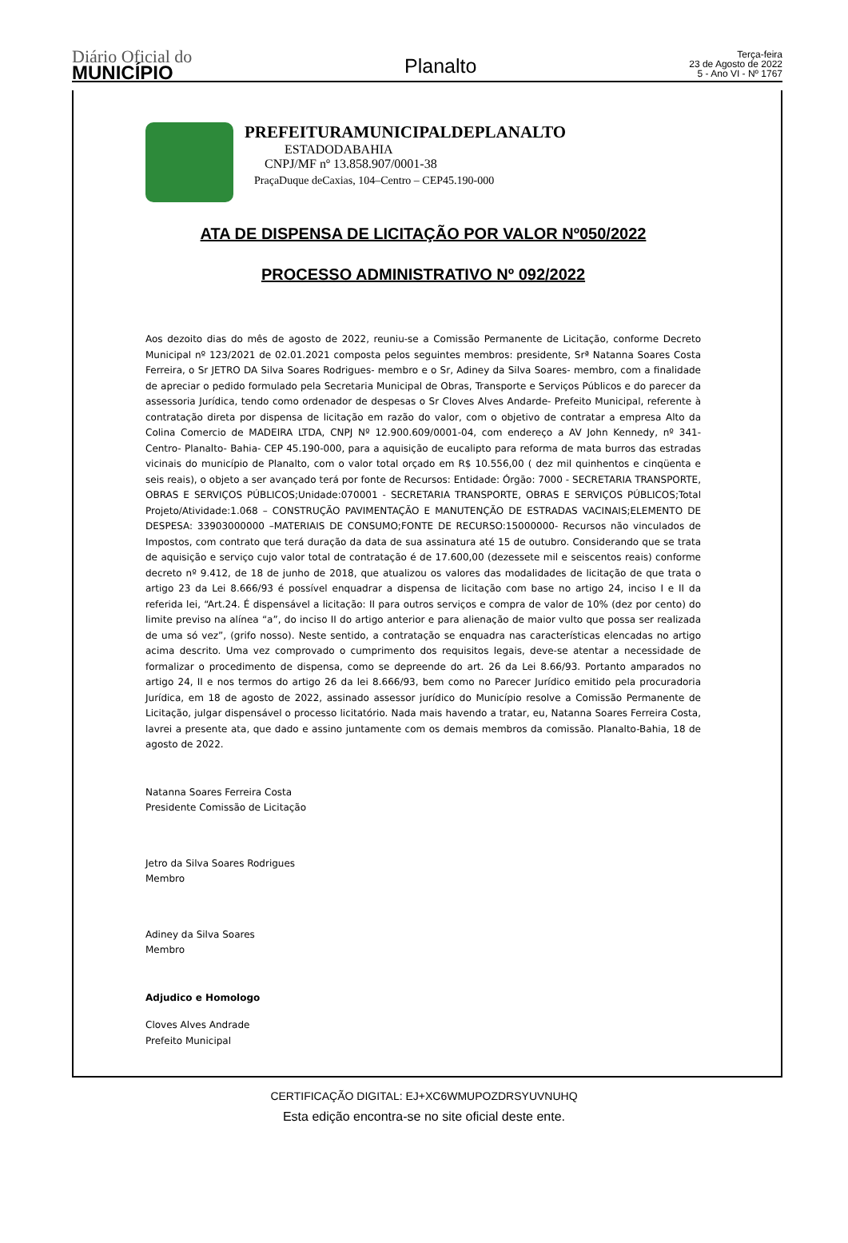Diário Oficial do
MUNICÍPIO
Planalto
Terça-feira
23 de Agosto de 2022
5 - Ano VI - Nº 1767
PREFEITURAMUNICIPALDEPLANALTO
ESTADODABAHIA
CNPJ/MF nº 13.858.907/0001-38
PraçaDuque deCaxias, 104–Centro – CEP45.190-000
ATA DE DISPENSA DE LICITAÇÃO POR VALOR Nº050/2022
PROCESSO ADMINISTRATIVO Nº 092/2022
Aos dezoito dias do mês de agosto de 2022, reuniu-se a Comissão Permanente de Licitação, conforme Decreto Municipal nº 123/2021 de 02.01.2021 composta pelos seguintes membros: presidente, Srª Natanna Soares Costa Ferreira, o Sr JETRO DA Silva Soares Rodrigues- membro e o Sr, Adiney da Silva Soares- membro, com a finalidade de apreciar o pedido formulado pela Secretaria Municipal de Obras, Transporte e Serviços Públicos e do parecer da assessoria Jurídica, tendo como ordenador de despesas o Sr Cloves Alves Andarde- Prefeito Municipal, referente à contratação direta por dispensa de licitação em razão do valor, com o objetivo de contratar a empresa Alto da Colina Comercio de MADEIRA LTDA, CNPJ Nº 12.900.609/0001-04, com endereço a AV John Kennedy, nº 341- Centro- Planalto- Bahia- CEP 45.190-000, para a aquisição de eucalipto para reforma de mata burros das estradas vicinais do município de Planalto, com o valor total orçado em R$ 10.556,00 ( dez mil quinhentos e cinqüenta e seis reais), o objeto a ser avançado terá por fonte de Recursos: Entidade: Órgão: 7000 - SECRETARIA TRANSPORTE, OBRAS E SERVIÇOS PÚBLICOS;Unidade:070001 - SECRETARIA TRANSPORTE, OBRAS E SERVIÇOS PÚBLICOS;Total Projeto/Atividade:1.068 – CONSTRUÇÃO PAVIMENTAÇÃO E MANUTENÇÃO DE ESTRADAS VACINAIS;ELEMENTO DE DESPESA: 33903000000 –MATERIAIS DE CONSUMO;FONTE DE RECURSO:15000000- Recursos não vinculados de Impostos, com contrato que terá duração da data de sua assinatura até 15 de outubro. Considerando que se trata de aquisição e serviço cujo valor total de contratação é de 17.600,00 (dezessete mil e seiscentos reais) conforme decreto nº 9.412, de 18 de junho de 2018, que atualizou os valores das modalidades de licitação de que trata o artigo 23 da Lei 8.666/93 é possível enquadrar a dispensa de licitação com base no artigo 24, inciso I e II da referida lei, “Art.24. É dispensável a licitação: II para outros serviços e compra de valor de 10% (dez por cento) do limite previso na alínea “a”, do inciso II do artigo anterior e para alienação de maior vulto que possa ser realizada de uma só vez”, (grifo nosso). Neste sentido, a contratação se enquadra nas características elencadas no artigo acima descrito. Uma vez comprovado o cumprimento dos requisitos legais, deve-se atentar a necessidade de formalizar o procedimento de dispensa, como se depreende do art. 26 da Lei 8.66/93. Portanto amparados no artigo 24, II e nos termos do artigo 26 da lei 8.666/93, bem como no Parecer Jurídico emitido pela procuradoria Jurídica, em 18 de agosto de 2022, assinado assessor jurídico do Município resolve a Comissão Permanente de Licitação, julgar dispensável o processo licitatório. Nada mais havendo a tratar, eu, Natanna Soares Ferreira Costa, lavrei a presente ata, que dado e assino juntamente com os demais membros da comissão. Planalto-Bahia, 18 de agosto de 2022.
Natanna Soares Ferreira Costa
Presidente Comissão de Licitação
Jetro da Silva Soares Rodrigues
Membro
Adiney da Silva Soares
Membro
Adjudico e Homologo
Cloves Alves Andrade
Prefeito Municipal
CERTIFICAÇÃO DIGITAL: EJ+XC6WMUPOZDRSYUVNUHQ
Esta edição encontra-se no site oficial deste ente.